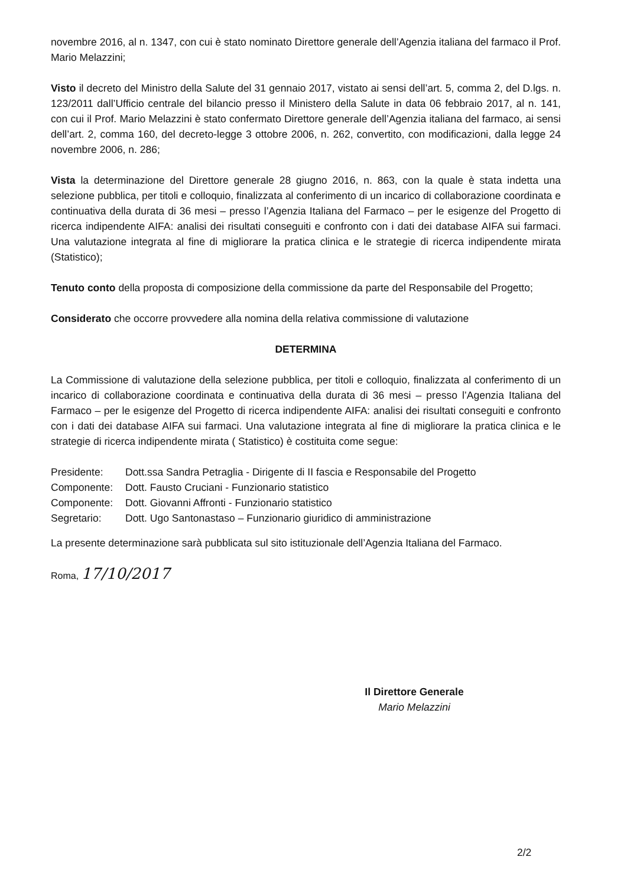novembre 2016, al n. 1347, con cui è stato nominato Direttore generale dell’Agenzia italiana del farmaco il Prof. Mario Melazzini;
Visto il decreto del Ministro della Salute del 31 gennaio 2017, vistato ai sensi dell’art. 5, comma 2, del D.lgs. n. 123/2011 dall’Ufficio centrale del bilancio presso il Ministero della Salute in data 06 febbraio 2017, al n. 141, con cui il Prof. Mario Melazzini è stato confermato Direttore generale dell’Agenzia italiana del farmaco, ai sensi dell’art. 2, comma 160, del decreto-legge 3 ottobre 2006, n. 262, convertito, con modificazioni, dalla legge 24 novembre 2006, n. 286;
Vista la determinazione del Direttore generale 28 giugno 2016, n. 863, con la quale è stata indetta una selezione pubblica, per titoli e colloquio, finalizzata al conferimento di un incarico di collaborazione coordinata e continuativa della durata di 36 mesi – presso l’Agenzia Italiana del Farmaco – per le esigenze del Progetto di ricerca indipendente AIFA: analisi dei risultati conseguiti e confronto con i dati dei database AIFA sui farmaci. Una valutazione integrata al fine di migliorare la pratica clinica e le strategie di ricerca indipendente mirata (Statistico);
Tenuto conto della proposta di composizione della commissione da parte del Responsabile del Progetto;
Considerato che occorre provvedere alla nomina della relativa commissione di valutazione
DETERMINA
La Commissione di valutazione della selezione pubblica, per titoli e colloquio, finalizzata al conferimento di un incarico di collaborazione coordinata e continuativa della durata di 36 mesi – presso l’Agenzia Italiana del Farmaco – per le esigenze del Progetto di ricerca indipendente AIFA: analisi dei risultati conseguiti e confronto con i dati dei database AIFA sui farmaci. Una valutazione integrata al fine di migliorare la pratica clinica e le strategie di ricerca indipendente mirata ( Statistico) è costituita come segue:
Presidente: Dott.ssa Sandra Petraglia - Dirigente di II fascia e Responsabile del Progetto
Componente: Dott. Fausto Cruciani - Funzionario statistico
Componente: Dott. Giovanni Affronti - Funzionario statistico
Segretario: Dott. Ugo Santonastaso – Funzionario giuridico di amministrazione
La presente determinazione sarà pubblicata sul sito istituzionale dell’Agenzia Italiana del Farmaco.
Roma, 17/10/2017
Il Direttore Generale
Mario Melazzini
2/2